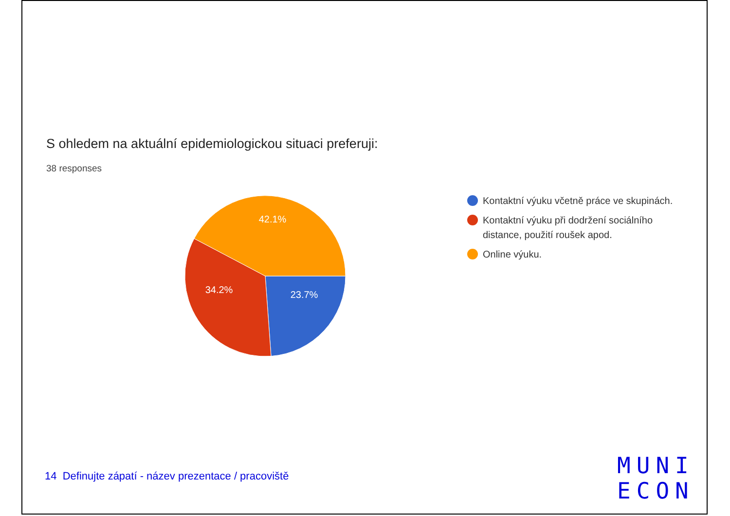S ohledem na aktuální epidemiologickou situaci preferuji:
38 responses
42.1%
34.2%
23.7%
Kontaktní výuku včetně práce ve skupinách.
Kontaktní výuku při dodržení sociálního distance, použití roušek apod.
Online výuku.
14 Definujte zápatí - název prezentace / pracoviště
MUNI
ECON